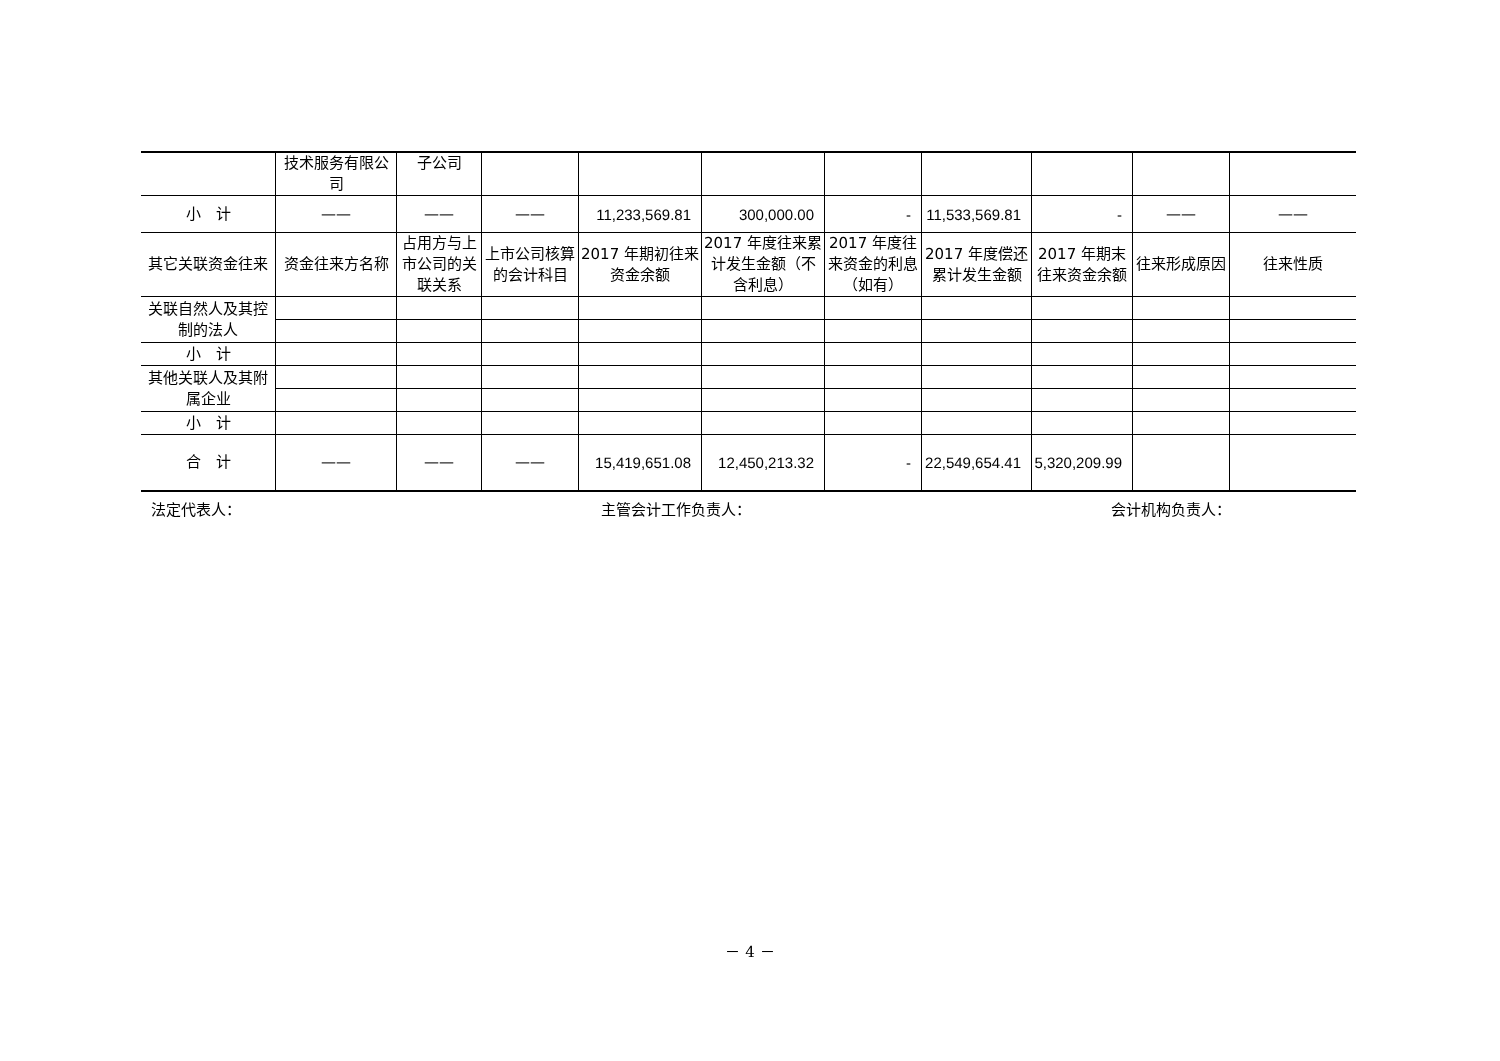| | 技术服务有限公司 | 子公司 | | | | | | | | |
| 小 计 | —— | —— | —— | 11,233,569.81 | 300,000.00 | - | 11,533,569.81 | - | —— | —— |
| 其它关联资金往来 | 资金往来方名称 | 占用方与上市公司的关联关系 | 上市公司核算的会计科目 | 2017 年期初往来资金余额 | 2017 年度往来累计发生金额（不含利息） | 2017 年度往来资金的利息（如有） | 2017 年度偿还累计发生金额 | 2017 年期末往来资金余额 | 往来形成原因 | 往来性质 |
| 关联自然人及其控制的法人 | | | | | | | | | | |
| 小 计 | | | | | | | | | | |
| 其他关联人及其附属企业 | | | | | | | | | | |
| 小 计 | | | | | | | | | | |
| 合 计 | —— | —— | —— | 15,419,651.08 | 12,450,213.32 | - | 22,549,654.41 | 5,320,209.99 | | |
法定代表人： 主管会计工作负责人： 会计机构负责人：
－ 4 －